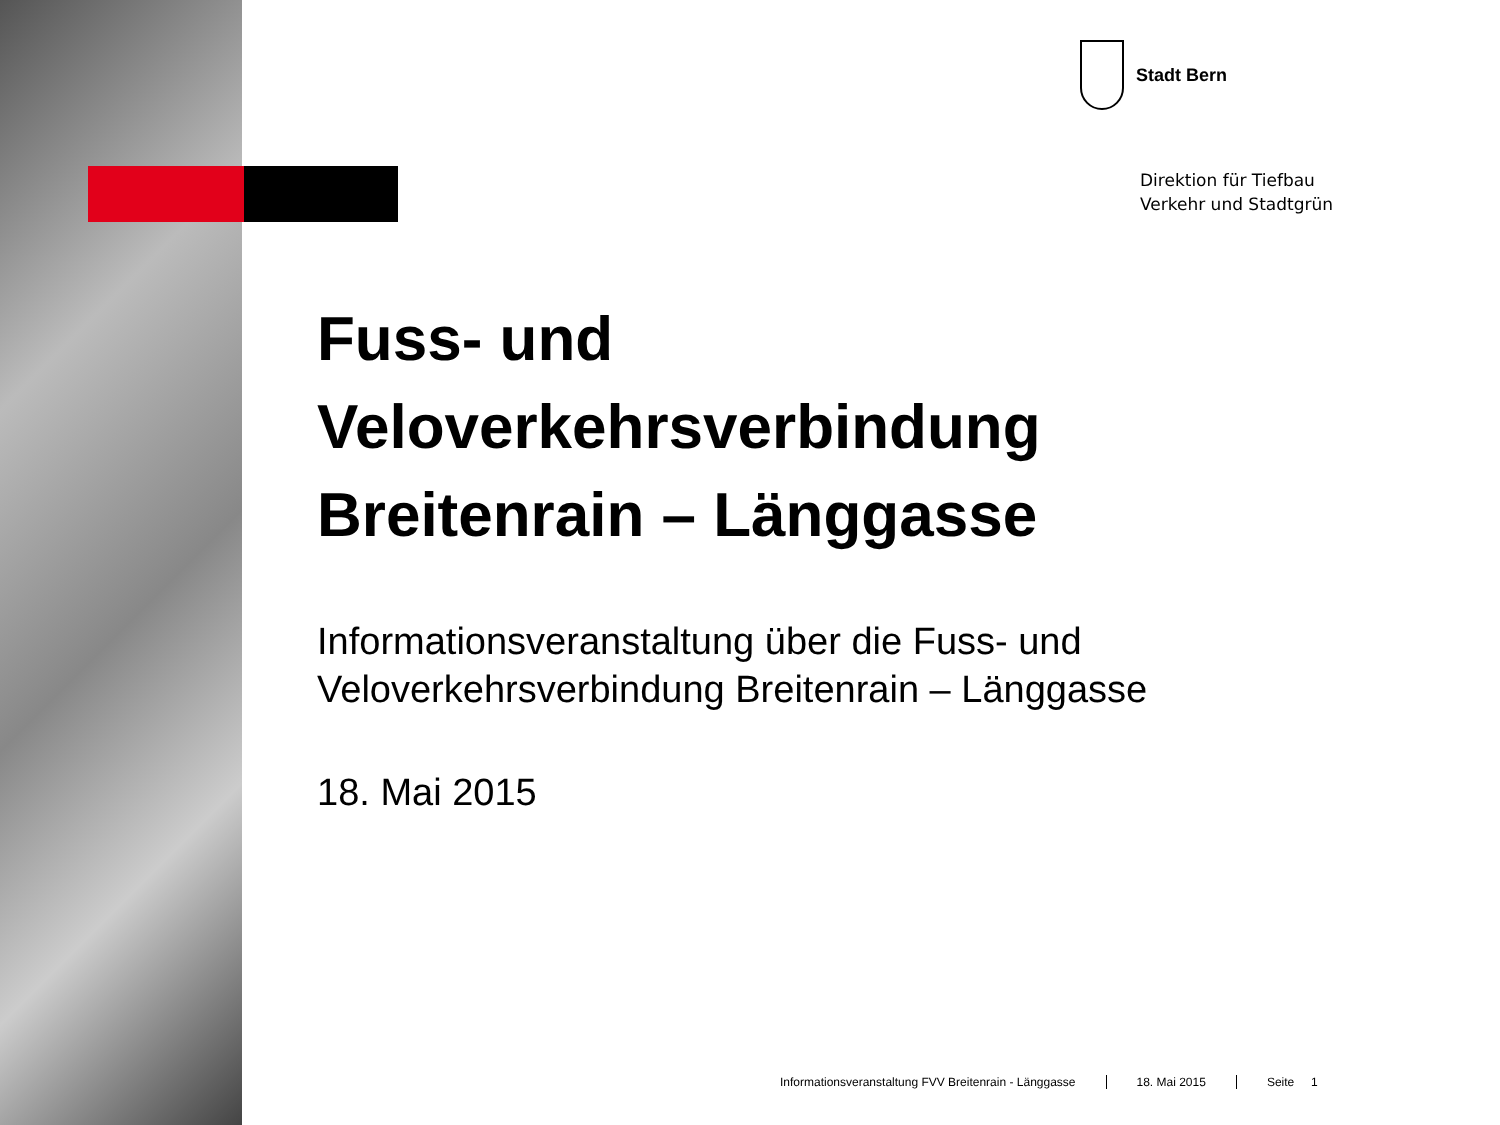Stadt Bern
Direktion für Tiefbau
Verkehr und Stadtgrün
Fuss- und
Veloverkehrsverbindung
Breitenrain – Länggasse
Informationsveranstaltung über die Fuss- und
Veloverkehrsverbindung Breitenrain – Länggasse
18. Mai 2015
Informationsveranstaltung FVV Breitenrain - Länggasse 18. Mai 2015 Seite 1